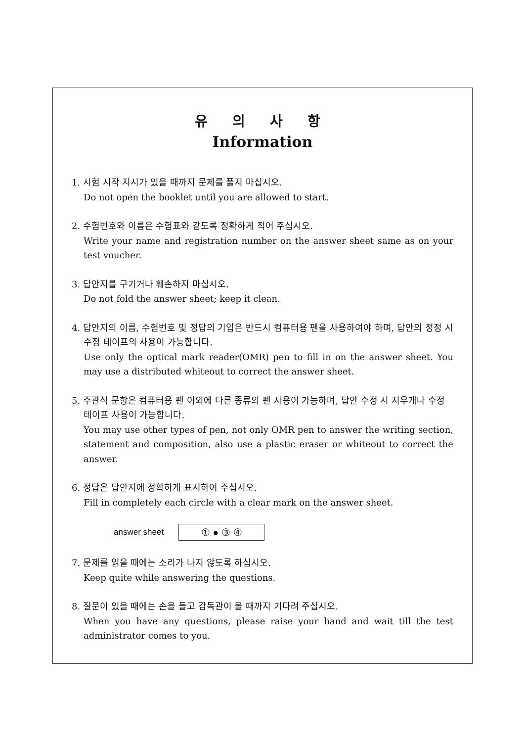유 의 사 항
Information
1. 시험 시작 지시가 있을 때까지 문제를 풀지 마십시오.
Do not open the booklet until you are allowed to start.
2. 수험번호와 이름은 수험표와 같도록 정확하게 적어 주십시오.
Write your name and registration number on the answer sheet same as on your test voucher.
3. 답안지를 구기거나 훼손하지 마십시오.
Do not fold the answer sheet; keep it clean.
4. 답안지의 이름, 수험번호 및 정답의 기입은 반드시 컴퓨터용 펜을 사용하여야 하며, 답안의 정정 시 수정 테이프의 사용이 가능합니다.
Use only the optical mark reader(OMR) pen to fill in on the answer sheet. You may use a distributed whiteout to correct the answer sheet.
5. 주관식 문항은 컴퓨터용 펜 이외에 다른 종류의 펜 사용이 가능하며, 답안 수정 시 지우개나 수정 테이프 사용이 가능합니다.
You may use other types of pen, not only OMR pen to answer the writing section, statement and composition, also use a plastic eraser or whiteout to correct the answer.
6. 정답은 답안지에 정확하게 표시하여 주십시오.
Fill in completely each circle with a clear mark on the answer sheet.
answer sheet
① ● ③ ④
7. 문제를 읽을 때에는 소리가 나지 않도록 하십시오.
Keep quite while answering the questions.
8. 질문이 있을 때에는 손을 들고 감독관이 올 때까지 기다려 주십시오.
When you have any questions, please raise your hand and wait till the test administrator comes to you.